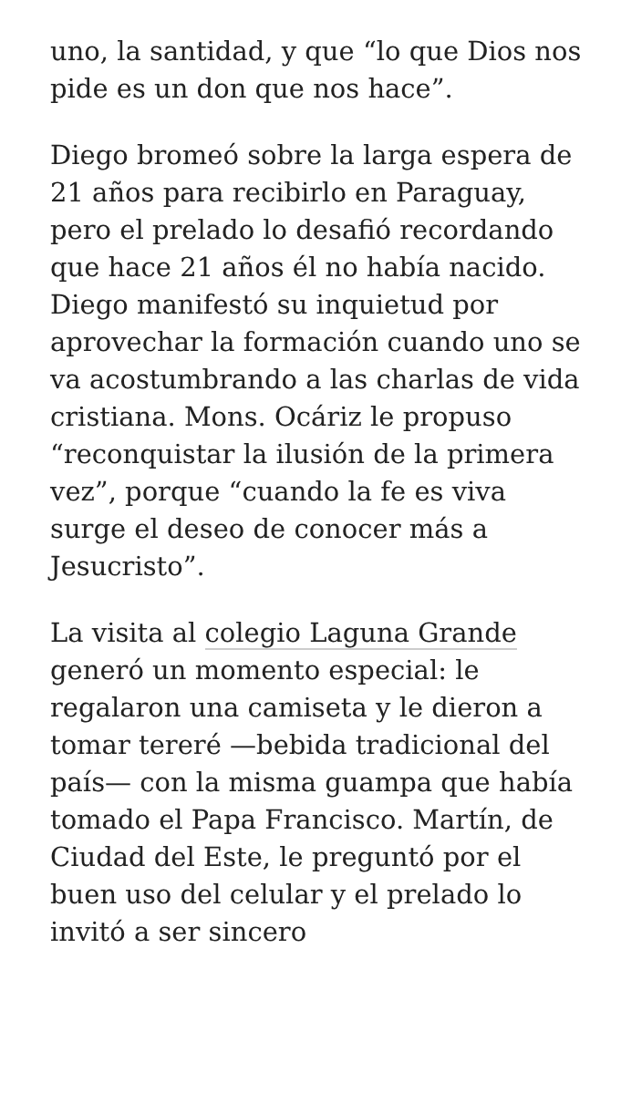uno, la santidad, y que “lo que Dios nos pide es un don que nos hace”.
Diego bromeó sobre la larga espera de 21 años para recibirlo en Paraguay, pero el prelado lo desafió recordando que hace 21 años él no había nacido. Diego manifestó su inquietud por aprovechar la formación cuando uno se va acostumbrando a las charlas de vida cristiana. Mons. Ocáriz le propuso “reconquistar la ilusión de la primera vez”, porque “cuando la fe es viva surge el deseo de conocer más a Jesucristo”.
La visita al colegio Laguna Grande generó un momento especial: le regalaron una camiseta y le dieron a tomar tereré —bebida tradicional del país— con la misma guampa que había tomado el Papa Francisco. Martín, de Ciudad del Este, le preguntó por el buen uso del celular y el prelado lo invitó a ser sincero